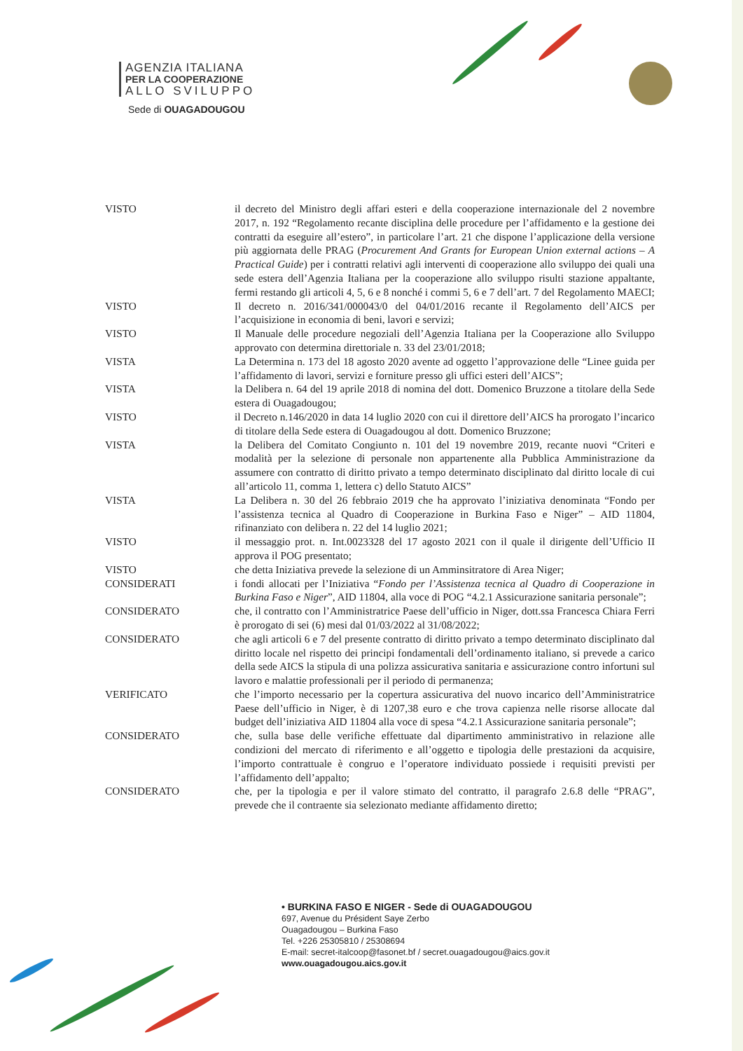AGENZIA ITALIANA
PER LA COOPERAZIONE
ALLO SVILUPPO
Sede di OUAGADOUGOU
VISTO il decreto del Ministro degli affari esteri e della cooperazione internazionale del 2 novembre 2017, n. 192 “Regolamento recante disciplina delle procedure per l’affidamento e la gestione dei contratti da eseguire all’estero”, in particolare l’art. 21 che dispone l’applicazione della versione più aggiornata delle PRAG (Procurement And Grants for European Union external actions – A Practical Guide) per i contratti relativi agli interventi di cooperazione allo sviluppo dei quali una sede estera dell’Agenzia Italiana per la cooperazione allo sviluppo risulti stazione appaltante, fermi restando gli articoli 4, 5, 6 e 8 nonché i commi 5, 6 e 7 dell’art. 7 del Regolamento MAECI;
VISTO Il decreto n. 2016/341/000043/0 del 04/01/2016 recante il Regolamento dell’AICS per l’acquisizione in economia di beni, lavori e servizi;
VISTO Il Manuale delle procedure negoziali dell’Agenzia Italiana per la Cooperazione allo Sviluppo approvato con determina direttoriale n. 33 del 23/01/2018;
VISTA La Determina n. 173 del 18 agosto 2020 avente ad oggetto l’approvazione delle “Linee guida per l’affidamento di lavori, servizi e forniture presso gli uffici esteri dell’AICS”;
VISTA la Delibera n. 64 del 19 aprile 2018 di nomina del dott. Domenico Bruzzone a titolare della Sede estera di Ouagadougou;
VISTO il Decreto n.146/2020 in data 14 luglio 2020 con cui il direttore dell’AICS ha prorogato l’incarico di titolare della Sede estera di Ouagadougou al dott. Domenico Bruzzone;
VISTA la Delibera del Comitato Congiunto n. 101 del 19 novembre 2019, recante nuovi “Criteri e modalità per la selezione di personale non appartenente alla Pubblica Amministrazione da assumere con contratto di diritto privato a tempo determinato disciplinato dal diritto locale di cui all’articolo 11, comma 1, lettera c) dello Statuto AICS”
VISTA La Delibera n. 30 del 26 febbraio 2019 che ha approvato l’iniziativa denominata “Fondo per l’assistenza tecnica al Quadro di Cooperazione in Burkina Faso e Niger” – AID 11804, rifinanziato con delibera n. 22 del 14 luglio 2021;
VISTO il messaggio prot. n. Int.0023328 del 17 agosto 2021 con il quale il dirigente dell’Ufficio II approva il POG presentato;
VISTO che detta Iniziativa prevede la selezione di un Amminsitratore di Area Niger;
CONSIDERATI i fondi allocati per l’Iniziativa “Fondo per l’Assistenza tecnica al Quadro di Cooperazione in Burkina Faso e Niger”, AID 11804, alla voce di POG “4.2.1 Assicurazione sanitaria personale”;
CONSIDERATO che, il contratto con l’Amministratrice Paese dell’ufficio in Niger, dott.ssa Francesca Chiara Ferri è prorogato di sei (6) mesi dal 01/03/2022 al 31/08/2022;
CONSIDERATO che agli articoli 6 e 7 del presente contratto di diritto privato a tempo determinato disciplinato dal diritto locale nel rispetto dei principi fondamentali dell’ordinamento italiano, si prevede a carico della sede AICS la stipula di una polizza assicurativa sanitaria e assicurazione contro infortuni sul lavoro e malattie professionali per il periodo di permanenza;
VERIFICATO che l’importo necessario per la copertura assicurativa del nuovo incarico dell’Amministratrice Paese dell’ufficio in Niger, è di 1207,38 euro e che trova capienza nelle risorse allocate dal budget dell’iniziativa AID 11804 alla voce di spesa “4.2.1 Assicurazione sanitaria personale”;
CONSIDERATO che, sulla base delle verifiche effettuate dal dipartimento amministrativo in relazione alle condizioni del mercato di riferimento e all’oggetto e tipologia delle prestazioni da acquisire, l’importo contrattuale è congruo e l’operatore individuato possiede i requisiti previsti per l’affidamento dell’appalto;
CONSIDERATO che, per la tipologia e per il valore stimato del contratto, il paragrafo 2.6.8 delle “PRAG”, prevede che il contraente sia selezionato mediante affidamento diretto;
• BURKINA FASO E NIGER - Sede di OUAGADOUGOU
697, Avenue du Président Saye Zerbo
Ouagadougou – Burkina Faso
Tel. +226 25305810 / 25308694
E-mail: secret-italcoop@fasonet.bf / secret.ouagadougou@aics.gov.it
www.ouagadougou.aics.gov.it